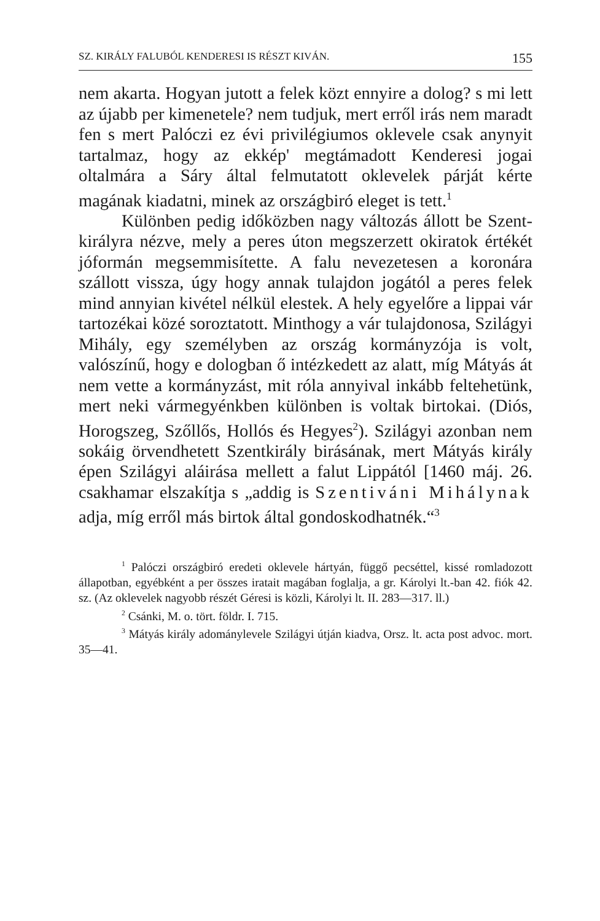SZ. KIRÁLY FALUBÓL KENDERESI IS RÉSZT KIVÁN. 155
nem akarta. Hogyan jutott a felek közt ennyire a dolog? s mi lett az újabb per kimenetele? nem tudjuk, mert erről irás nem maradt fen s mert Palóczi ez évi privilégiumos oklevele csak any­nyit tartalmaz, hogy az ekkép' megtámadott Kenderesi jogai oltalmára a Sáry által felmutatott oklevelek párját kérte magának kiadatni, minek az országbiró eleget is tett.<sup>1</sup>
Különben pedig időközben nagy változás állott be Szent-királyra nézve, mely a peres úton megszerzett okiratok értékét jóformán meg­semmisítette. A falu nevezetesen a koronára szállott vissza, úgy hogy annak tulajdon jogától a peres felek mind annyian kivétel nélkül elestek. A hely egyelőre a lippai vár tartozékai közé soroztatott. Minthogy a vár tulajdonosa, Szilágyi Mihály, egy személyben az ország kormányzója is volt, valószínű, hogy e dologban ő intézkedett az alatt, míg Mátyás át nem vette a kormány­zást, mit róla annyival inkább feltehetünk, mert neki vármegyénkben különben is voltak birtokai. (Diós, Horogszeg, Szőllős, Hollós és Hegyes<sup>2</sup>). Szilágyi azonban nem sokáig örvendhetett Szent­király birásának, mert Mátyás király épen Szilágyi aláirása mellett a falut Lippától [1460 máj. 26. csakhamar elszakítja s „addig is Szentiváni Mihálynak adja, míg erről más birtok által gondoskodhatnék.“<sup>3</sup>
<sup>1</sup> Palóczi országbiró eredeti oklevele hártyán, függő pecséttel, kissé romladozott állapotban, egyébként a per összes iratait magában foglalja, a gr. Károlyi lt.-ban 42. fiók 42. sz. (Az oklevelek nagyobb részét Géresi is közli, Károlyi lt. II. 283—317. ll.)
<sup>2</sup> Csánki, M. o. tört. földr. I. 715.
<sup>3</sup> Mátyás király adománylevele Szilágyi útján kiadva, Orsz. lt. acta post advoc. mort. 35—41.